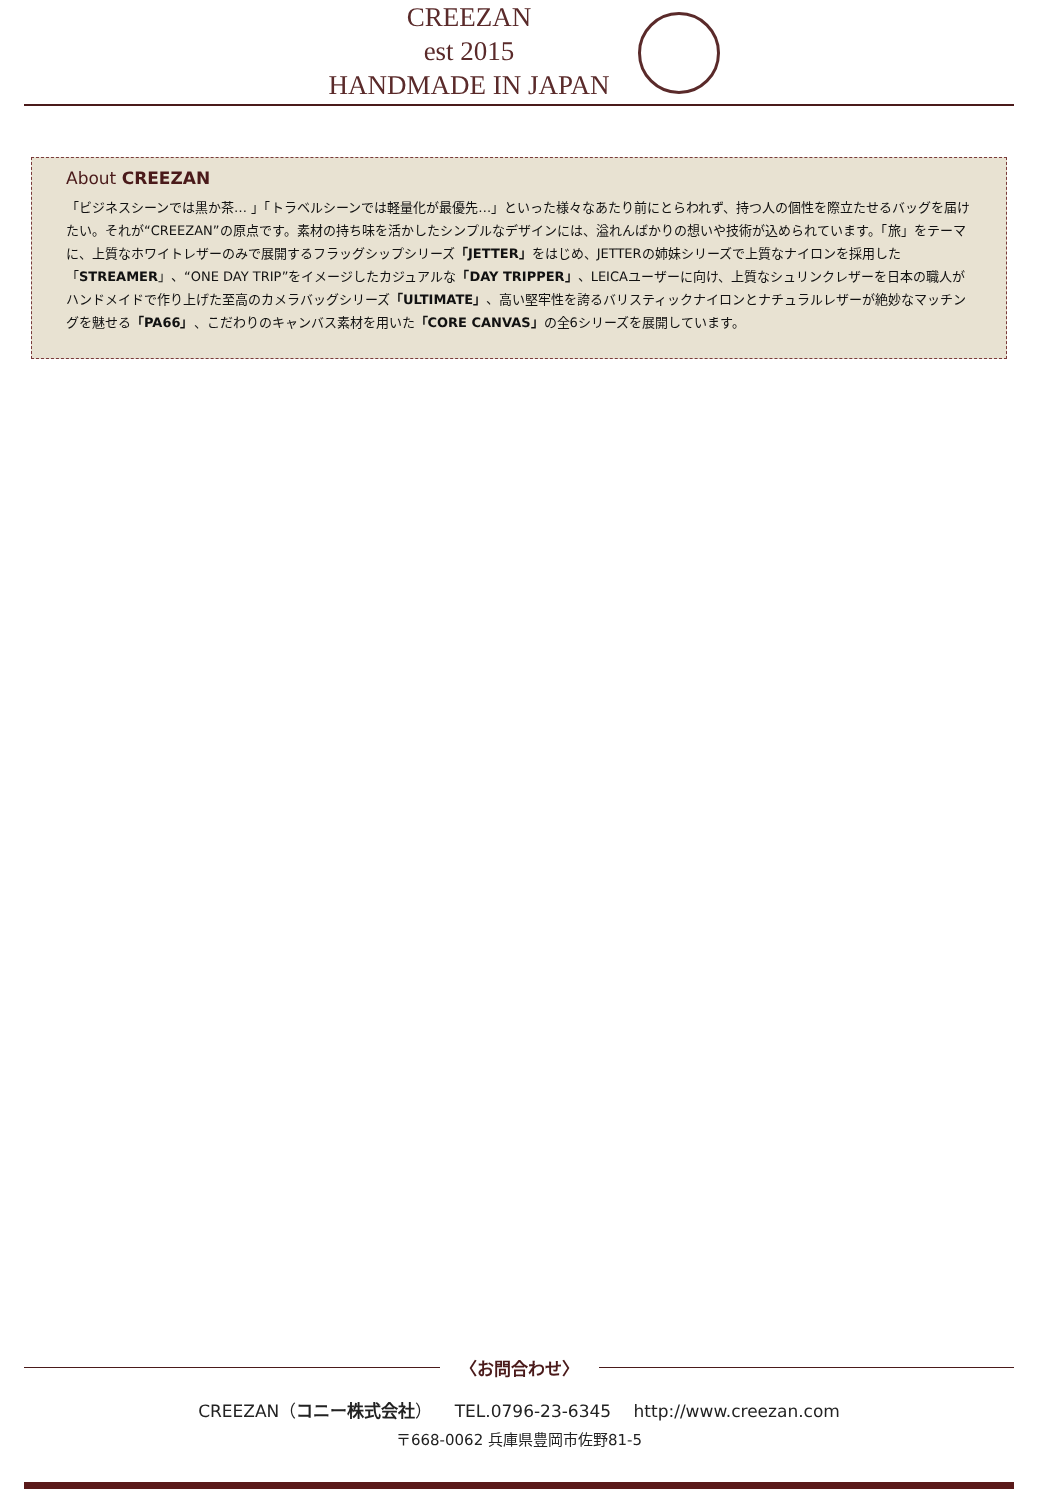CREEZAN
est 2015
HANDMADE IN JAPAN
About CREEZAN
「ビジネスシーンでは黒か茶… 」「トラベルシーンでは軽量化が最優先…」といった様々なあたり前にとらわれず、持つ人の個性を際立たせるバッグを届けたい。それが“CREEZAN”の原点です。素材の持ち味を活かしたシンプルなデザインには、溢れんばかりの想いや技術が込められています。「旅」をテーマに、上質なホワイトレザーのみで展開するフラッグシップシリーズ「JETTER」をはじめ、JETTERの姉妹シリーズで上質なナイロンを採用した「STREAMER」、“ONE DAY TRIP”をイメージしたカジュアルな「DAY TRIPPER」、LEICAユーザーに向け、上質なシュリンクレザーを日本の職人がハンドメイドで作り上げた至高のカメラバッグシリーズ「ULTIMATE」、高い堅牢性を誇るバリスティックナイロンとナチュラルレザーが絶妙なマッチングを魅せる「PA66」、こだわりのキャンバス素材を用いた「CORE CANVAS」の全6シリーズを展開しています。
〈お問合わせ〉
CREEZAN（コニー株式会社）　 TEL.0796-23-6345　 http://www.creezan.com
〒668-0062 兵庫県豊岡市佐野81-5